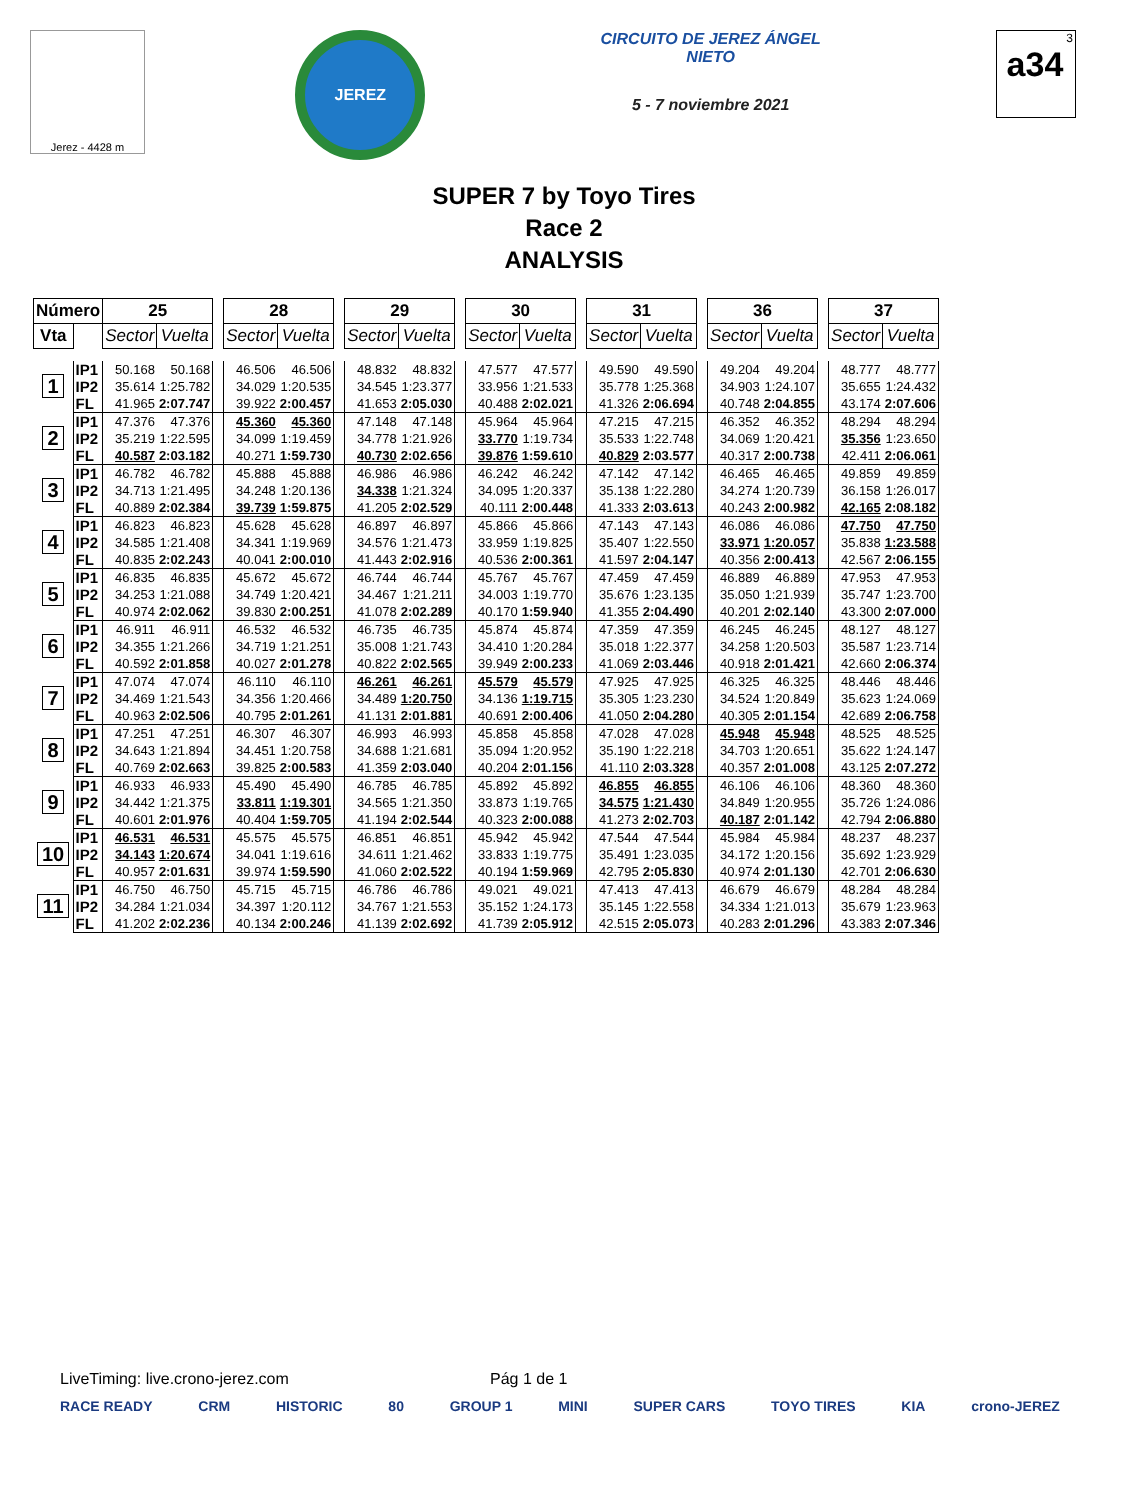Jerez - 4428 m
JEREZ
CIRCUITO DE JEREZ ÁNGEL NIETO
5 - 7 noviembre 2021
3
a34
SUPER 7 by Toyo Tires
Race 2
ANALYSIS
| Número | | 25 | | | 28 | | | 29 | | | 30 | | | 31 | | | 36 | | | 37 | |
| --- | --- | --- | --- | --- | --- | --- | --- | --- | --- | --- | --- | --- | --- | --- | --- | --- | --- | --- | --- | --- | --- |
| Vta | | Sector | Vuelta | | Sector | Vuelta | | Sector | Vuelta | | Sector | Vuelta | | Sector | Vuelta | | Sector | Vuelta | | Sector | Vuelta |
| 1 | IP1 | 50.168 | 50.168 | | 46.506 | 46.506 | | 48.832 | 48.832 | | 47.577 | 47.577 | | 49.590 | 49.590 | | 49.204 | 49.204 | | 48.777 | 48.777 |
| | IP2 | 35.614 | 1:25.782 | | 34.029 | 1:20.535 | | 34.545 | 1:23.377 | | 33.956 | 1:21.533 | | 35.778 | 1:25.368 | | 34.903 | 1:24.107 | | 35.655 | 1:24.432 |
| | FL | 41.965 | 2:07.747 | | 39.922 | 2:00.457 | | 41.653 | 2:05.030 | | 40.488 | 2:02.021 | | 41.326 | 2:06.694 | | 40.748 | 2:04.855 | | 43.174 | 2:07.606 |
| 2 | IP1 | 47.376 | 47.376 | | 45.360 | 45.360 | | 47.148 | 47.148 | | 45.964 | 45.964 | | 47.215 | 47.215 | | 46.352 | 46.352 | | 48.294 | 48.294 |
| | IP2 | 35.219 | 1:22.595 | | 34.099 | 1:19.459 | | 34.778 | 1:21.926 | | 33.770 | 1:19.734 | | 35.533 | 1:22.748 | | 34.069 | 1:20.421 | | 35.356 | 1:23.650 |
| | FL | 40.587 | 2:03.182 | | 40.271 | 1:59.730 | | 40.730 | 2:02.656 | | 39.876 | 1:59.610 | | 40.829 | 2:03.577 | | 40.317 | 2:00.738 | | 42.411 | 2:06.061 |
| 3 | IP1 | 46.782 | 46.782 | | 45.888 | 45.888 | | 46.986 | 46.986 | | 46.242 | 46.242 | | 47.142 | 47.142 | | 46.465 | 46.465 | | 49.859 | 49.859 |
| | IP2 | 34.713 | 1:21.495 | | 34.248 | 1:20.136 | | 34.338 | 1:21.324 | | 34.095 | 1:20.337 | | 35.138 | 1:22.280 | | 34.274 | 1:20.739 | | 36.158 | 1:26.017 |
| | FL | 40.889 | 2:02.384 | | 39.739 | 1:59.875 | | 41.205 | 2:02.529 | | 40.111 | 2:00.448 | | 41.333 | 2:03.613 | | 40.243 | 2:00.982 | | 42.165 | 2:08.182 |
| 4 | IP1 | 46.823 | 46.823 | | 45.628 | 45.628 | | 46.897 | 46.897 | | 45.866 | 45.866 | | 47.143 | 47.143 | | 46.086 | 46.086 | | 47.750 | 47.750 |
| | IP2 | 34.585 | 1:21.408 | | 34.341 | 1:19.969 | | 34.576 | 1:21.473 | | 33.959 | 1:19.825 | | 35.407 | 1:22.550 | | 33.971 | 1:20.057 | | 35.838 | 1:23.588 |
| | FL | 40.835 | 2:02.243 | | 40.041 | 2:00.010 | | 41.443 | 2:02.916 | | 40.536 | 2:00.361 | | 41.597 | 2:04.147 | | 40.356 | 2:00.413 | | 42.567 | 2:06.155 |
| 5 | IP1 | 46.835 | 46.835 | | 45.672 | 45.672 | | 46.744 | 46.744 | | 45.767 | 45.767 | | 47.459 | 47.459 | | 46.889 | 46.889 | | 47.953 | 47.953 |
| | IP2 | 34.253 | 1:21.088 | | 34.749 | 1:20.421 | | 34.467 | 1:21.211 | | 34.003 | 1:19.770 | | 35.676 | 1:23.135 | | 35.050 | 1:21.939 | | 35.747 | 1:23.700 |
| | FL | 40.974 | 2:02.062 | | 39.830 | 2:00.251 | | 41.078 | 2:02.289 | | 40.170 | 1:59.940 | | 41.355 | 2:04.490 | | 40.201 | 2:02.140 | | 43.300 | 2:07.000 |
| 6 | IP1 | 46.911 | 46.911 | | 46.532 | 46.532 | | 46.735 | 46.735 | | 45.874 | 45.874 | | 47.359 | 47.359 | | 46.245 | 46.245 | | 48.127 | 48.127 |
| | IP2 | 34.355 | 1:21.266 | | 34.719 | 1:21.251 | | 35.008 | 1:21.743 | | 34.410 | 1:20.284 | | 35.018 | 1:22.377 | | 34.258 | 1:20.503 | | 35.587 | 1:23.714 |
| | FL | 40.592 | 2:01.858 | | 40.027 | 2:01.278 | | 40.822 | 2:02.565 | | 39.949 | 2:00.233 | | 41.069 | 2:03.446 | | 40.918 | 2:01.421 | | 42.660 | 2:06.374 |
| 7 | IP1 | 47.074 | 47.074 | | 46.110 | 46.110 | | 46.261 | 46.261 | | 45.579 | 45.579 | | 47.925 | 47.925 | | 46.325 | 46.325 | | 48.446 | 48.446 |
| | IP2 | 34.469 | 1:21.543 | | 34.356 | 1:20.466 | | 34.489 | 1:20.750 | | 34.136 | 1:19.715 | | 35.305 | 1:23.230 | | 34.524 | 1:20.849 | | 35.623 | 1:24.069 |
| | FL | 40.963 | 2:02.506 | | 40.795 | 2:01.261 | | 41.131 | 2:01.881 | | 40.691 | 2:00.406 | | 41.050 | 2:04.280 | | 40.305 | 2:01.154 | | 42.689 | 2:06.758 |
| 8 | IP1 | 47.251 | 47.251 | | 46.307 | 46.307 | | 46.993 | 46.993 | | 45.858 | 45.858 | | 47.028 | 47.028 | | 45.948 | 45.948 | | 48.525 | 48.525 |
| | IP2 | 34.643 | 1:21.894 | | 34.451 | 1:20.758 | | 34.688 | 1:21.681 | | 35.094 | 1:20.952 | | 35.190 | 1:22.218 | | 34.703 | 1:20.651 | | 35.622 | 1:24.147 |
| | FL | 40.769 | 2:02.663 | | 39.825 | 2:00.583 | | 41.359 | 2:03.040 | | 40.204 | 2:01.156 | | 41.110 | 2:03.328 | | 40.357 | 2:01.008 | | 43.125 | 2:07.272 |
| 9 | IP1 | 46.933 | 46.933 | | 45.490 | 45.490 | | 46.785 | 46.785 | | 45.892 | 45.892 | | 46.855 | 46.855 | | 46.106 | 46.106 | | 48.360 | 48.360 |
| | IP2 | 34.442 | 1:21.375 | | 33.811 | 1:19.301 | | 34.565 | 1:21.350 | | 33.873 | 1:19.765 | | 34.575 | 1:21.430 | | 34.849 | 1:20.955 | | 35.726 | 1:24.086 |
| | FL | 40.601 | 2:01.976 | | 40.404 | 1:59.705 | | 41.194 | 2:02.544 | | 40.323 | 2:00.088 | | 41.273 | 2:02.703 | | 40.187 | 2:01.142 | | 42.794 | 2:06.880 |
| 10 | IP1 | 46.531 | 46.531 | | 45.575 | 45.575 | | 46.851 | 46.851 | | 45.942 | 45.942 | | 47.544 | 47.544 | | 45.984 | 45.984 | | 48.237 | 48.237 |
| | IP2 | 34.143 | 1:20.674 | | 34.041 | 1:19.616 | | 34.611 | 1:21.462 | | 33.833 | 1:19.775 | | 35.491 | 1:23.035 | | 34.172 | 1:20.156 | | 35.692 | 1:23.929 |
| | FL | 40.957 | 2:01.631 | | 39.974 | 1:59.590 | | 41.060 | 2:02.522 | | 40.194 | 1:59.969 | | 42.795 | 2:05.830 | | 40.974 | 2:01.130 | | 42.701 | 2:06.630 |
| 11 | IP1 | 46.750 | 46.750 | | 45.715 | 45.715 | | 46.786 | 46.786 | | 49.021 | 49.021 | | 47.413 | 47.413 | | 46.679 | 46.679 | | 48.284 | 48.284 |
| | IP2 | 34.284 | 1:21.034 | | 34.397 | 1:20.112 | | 34.767 | 1:21.553 | | 35.152 | 1:24.173 | | 35.145 | 1:22.558 | | 34.334 | 1:21.013 | | 35.679 | 1:23.963 |
| | FL | 41.202 | 2:02.236 | | 40.134 | 2:00.246 | | 41.139 | 2:02.692 | | 41.739 | 2:05.912 | | 42.515 | 2:05.073 | | 40.283 | 2:01.296 | | 43.383 | 2:07.346 |
LiveTiming: live.crono-jerez.com Pág 1 de 1
RACE READY CRM HISTORIC 80 GROUP 1 MINI SUPER CARS TOYO TIRES KIA crono-JEREZ